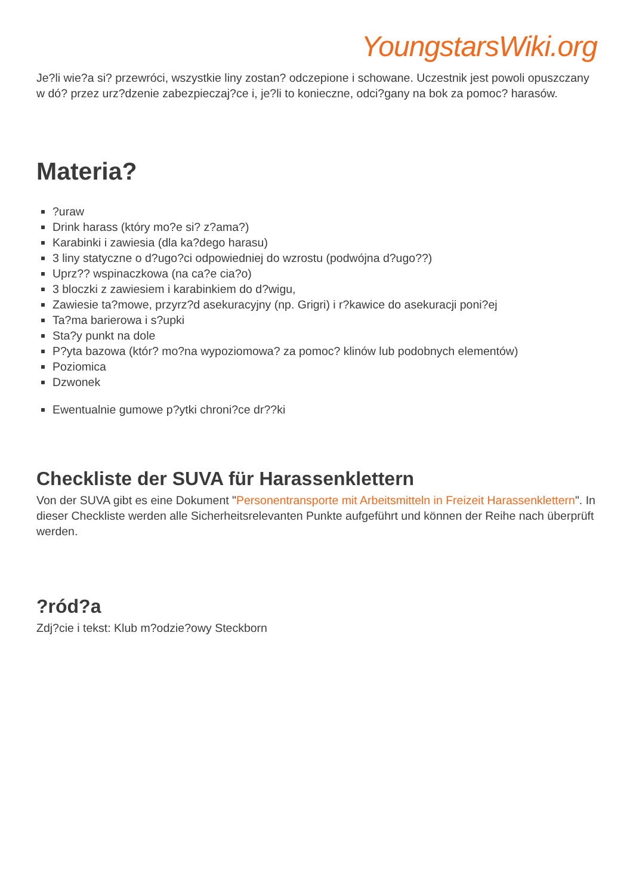YoungstarsWiki.org
Je?li wie?a si? przewróci, wszystkie liny zostan? odczepione i schowane. Uczestnik jest powoli opuszczany w dó? przez urz?dzenie zabezpieczaj?ce i, je?li to konieczne, odci?gany na bok za pomoc? harasów.
Materia?
?uraw
Drink harass (który mo?e si? z?ama?)
Karabinki i zawiesia (dla ka?dego harasu)
3 liny statyczne o d?ugo?ci odpowiedniej do wzrostu (podwójna d?ugo??)
Uprz?? wspinaczkowa (na ca?e cia?o)
3 bloczki z zawiesiem i karabinkiem do d?wigu,
Zawiesie ta?mowe, przyrz?d asekuracyjny (np. Grigri) i r?kawice do asekuracji poni?ej
Ta?ma barierowa i s?upki
Sta?y punkt na dole
P?yta bazowa (któr? mo?na wypoziomowa? za pomoc? klinów lub podobnych elementów)
Poziomica
Dzwonek
Ewentualnie gumowe p?ytki chroni?ce dr??ki
Checkliste der SUVA für Harassenklettern
Von der SUVA gibt es eine Dokument "Personentransporte mit Arbeitsmitteln in Freizeit Harassenklettern". In dieser Checkliste werden alle Sicherheitsrelevanten Punkte aufgeführt und können der Reihe nach überprüft werden.
?ród?a
Zdj?cie i tekst: Klub m?odzie?owy Steckborn